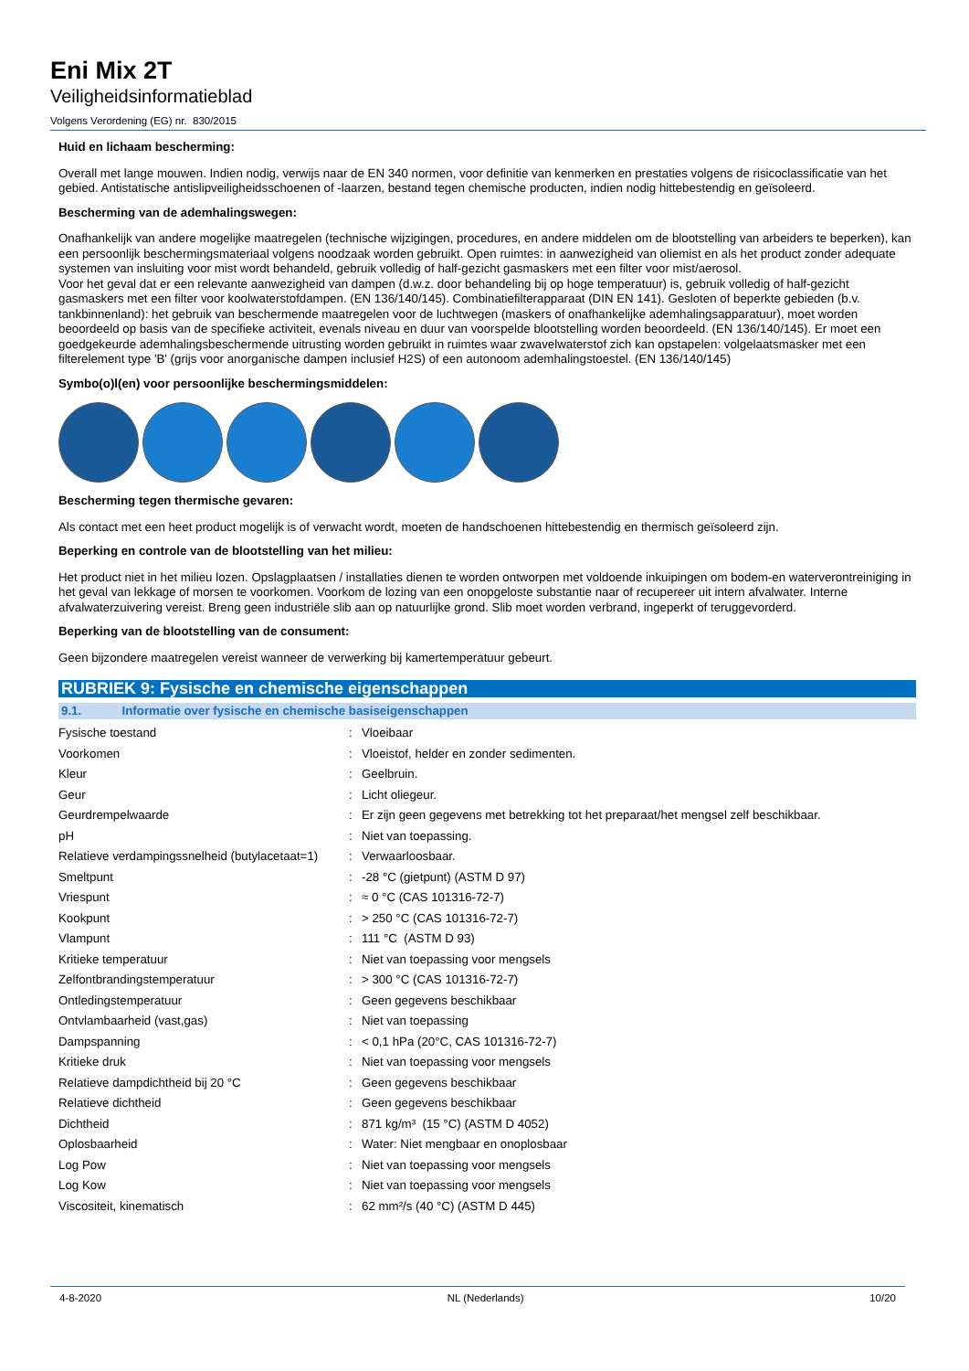Eni Mix 2T
Veiligheidsinformatieblad
Volgens Verordening (EG) nr. 830/2015
Huid en lichaam bescherming:
Overall met lange mouwen. Indien nodig, verwijs naar de EN 340 normen, voor definitie van kenmerken en prestaties volgens de risicoclassificatie van het gebied. Antistatische antislipveiligheidsschoenen of -laarzen, bestand tegen chemische producten, indien nodig hittebestendig en geïsoleerd.
Bescherming van de ademhalingswegen:
Onafhankelijk van andere mogelijke maatregelen (technische wijzigingen, procedures, en andere middelen om de blootstelling van arbeiders te beperken), kan een persoonlijk beschermingsmateriaal volgens noodzaak worden gebruikt. Open ruimtes: in aanwezigheid van oliemist en als het product zonder adequate systemen van insluiting voor mist wordt behandeld, gebruik volledig of half-gezicht gasmaskers met een filter voor mist/aerosol.
Voor het geval dat er een relevante aanwezigheid van dampen (d.w.z. door behandeling bij op hoge temperatuur) is, gebruik volledig of half-gezicht gasmaskers met een filter voor koolwaterstofdampen. (EN 136/140/145). Combinatiefilterapparaat (DIN EN 141). Gesloten of beperkte gebieden (b.v. tankbinnenland): het gebruik van beschermende maatregelen voor de luchtwegen (maskers of onafhankelijke ademhalingsapparatuur), moet worden beoordeeld op basis van de specifieke activiteit, evenals niveau en duur van voorspelde blootstelling worden beoordeeld. (EN 136/140/145). Er moet een goedgekeurde ademhalingsbeschermende uitrusting worden gebruikt in ruimtes waar zwavelwaterstof zich kan opstapelen: volgelaatsmasker met een filterelement type 'B' (grijs voor anorganische dampen inclusief H2S) of een autonoom ademhalingstoestel. (EN 136/140/145)
Symbo(o)l(en) voor persoonlijke beschermingsmiddelen:
Bescherming tegen thermische gevaren:
Als contact met een heet product mogelijk is of verwacht wordt, moeten de handschoenen hittebestendig en thermisch geïsoleerd zijn.
Beperking en controle van de blootstelling van het milieu:
Het product niet in het milieu lozen. Opslagplaatsen / installaties dienen te worden ontworpen met voldoende inkuipingen om bodem-en waterverontreiniging in het geval van lekkage of morsen te voorkomen. Voorkom de lozing van een onopgeloste substantie naar of recupereer uit intern afvalwater. Interne afvalwaterzuivering vereist. Breng geen industriële slib aan op natuurlijke grond. Slib moet worden verbrand, ingeperkt of teruggevorderd.
Beperking van de blootstelling van de consument:
Geen bijzondere maatregelen vereist wanneer de verwerking bij kamertemperatuur gebeurt.
RUBRIEK 9: Fysische en chemische eigenschappen
9.1. Informatie over fysische en chemische basiseigenschappen
| Fysische toestand | : | Vloeibaar |
| Voorkomen | : | Vloeistof, helder en zonder sedimenten. |
| Kleur | : | Geelbruin. |
| Geur | : | Licht oliegeur. |
| Geurdrempelwaarde | : | Er zijn geen gegevens met betrekking tot het preparaat/het mengsel zelf beschikbaar. |
| pH | : | Niet van toepassing. |
| Relatieve verdampingssnelheid (butylacetaat=1) | : | Verwaarloosbaar. |
| Smeltpunt | : | -28 °C (gietpunt) (ASTM D 97) |
| Vriespunt | : | ≈ 0 °C (CAS 101316-72-7) |
| Kookpunt | : | > 250 °C (CAS 101316-72-7) |
| Vlampunt | : | 111 °C (ASTM D 93) |
| Kritieke temperatuur | : | Niet van toepassing voor mengsels |
| Zelfontbrandingstemperatuur | : | > 300 °C (CAS 101316-72-7) |
| Ontledingstemperatuur | : | Geen gegevens beschikbaar |
| Ontvlambaarheid (vast,gas) | : | Niet van toepassing |
| Dampspanning | : | < 0,1 hPa (20°C, CAS 101316-72-7) |
| Kritieke druk | : | Niet van toepassing voor mengsels |
| Relatieve dampdichtheid bij 20 °C | : | Geen gegevens beschikbaar |
| Relatieve dichtheid | : | Geen gegevens beschikbaar |
| Dichtheid | : | 871 kg/m³ (15 °C) (ASTM D 4052) |
| Oplosbaarheid | : | Water: Niet mengbaar en onoplosbaar |
| Log Pow | : | Niet van toepassing voor mengsels |
| Log Kow | : | Niet van toepassing voor mengsels |
| Viscositeit, kinematisch | : | 62 mm²/s (40 °C) (ASTM D 445) |
4-8-2020 NL (Nederlands) 10/20